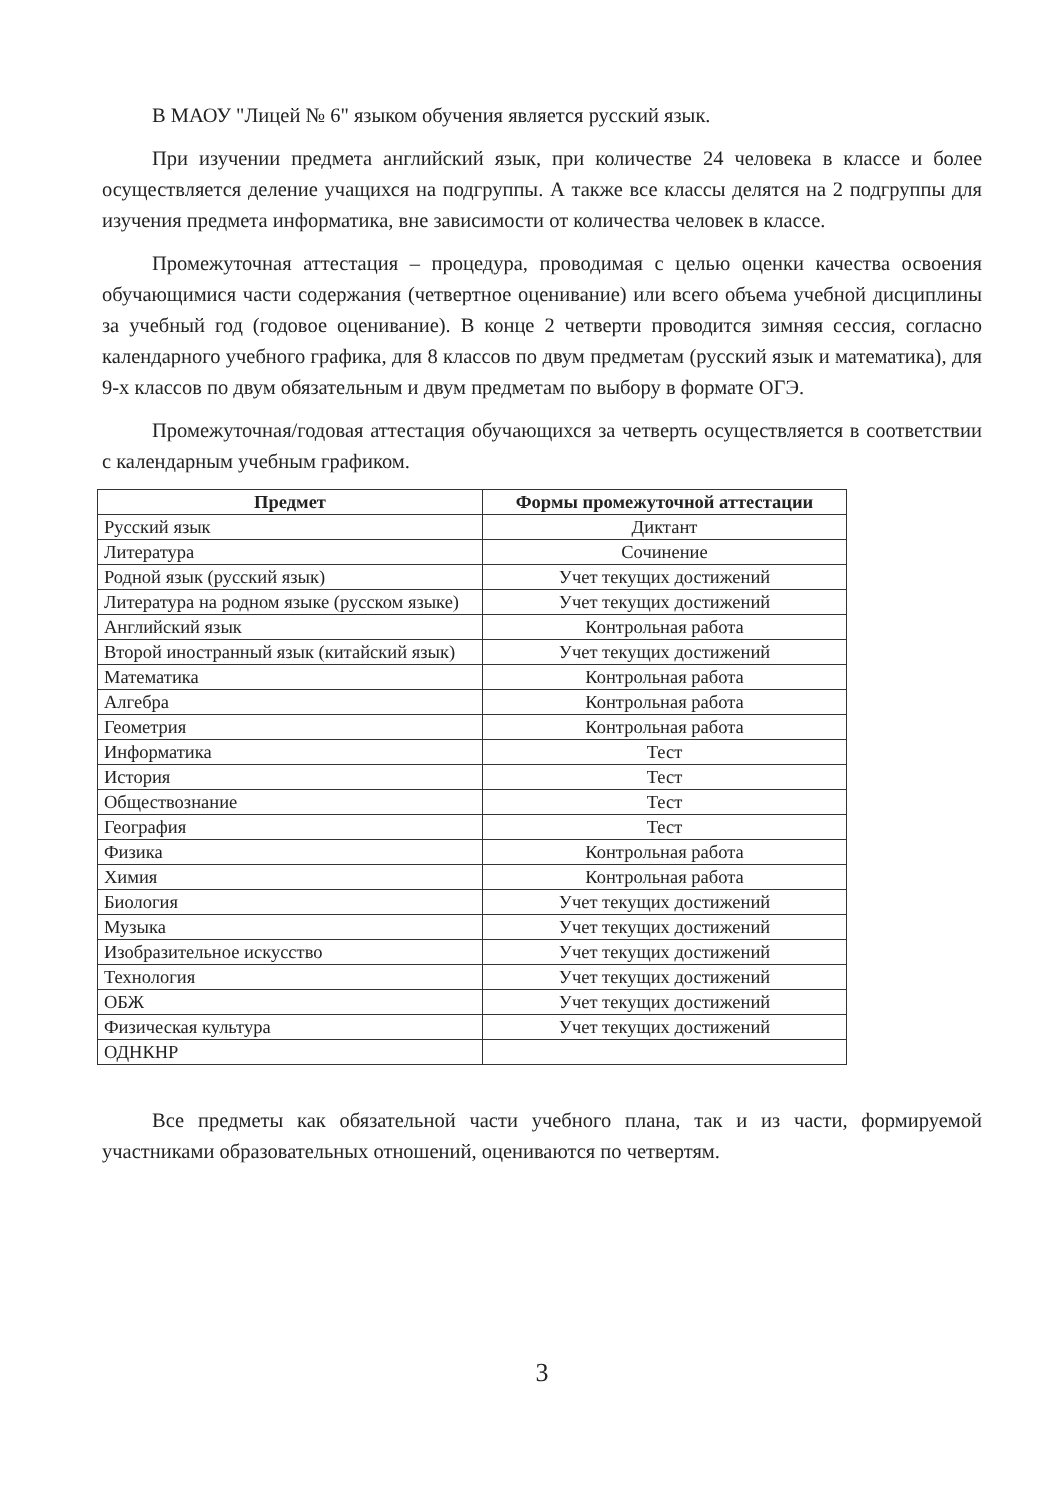В МАОУ "Лицей № 6" языком обучения является русский язык.
При изучении предмета английский язык, при количестве 24 человека в классе и более осуществляется деление учащихся на подгруппы. А также все классы делятся на 2 подгруппы для изучения предмета информатика, вне зависимости от количества человек в классе.
Промежуточная аттестация – процедура, проводимая с целью оценки качества освоения обучающимися части содержания (четвертное оценивание) или всего объема учебной дисциплины за учебный год (годовое оценивание). В конце 2 четверти проводится зимняя сессия, согласно календарного учебного графика, для 8 классов по двум предметам (русский язык и математика), для 9-х классов по двум обязательным и двум предметам по выбору в формате ОГЭ.
Промежуточная/годовая аттестация обучающихся за четверть осуществляется в соответствии с календарным учебным графиком.
| Предмет | Формы промежуточной аттестации |
| --- | --- |
| Русский язык | Диктант |
| Литература | Сочинение |
| Родной язык (русский язык) | Учет текущих достижений |
| Литература на родном языке (русском языке) | Учет текущих достижений |
| Английский язык | Контрольная работа |
| Второй иностранный язык (китайский язык) | Учет текущих достижений |
| Математика | Контрольная работа |
| Алгебра | Контрольная работа |
| Геометрия | Контрольная работа |
| Информатика | Тест |
| История | Тест |
| Обществознание | Тест |
| География | Тест |
| Физика | Контрольная работа |
| Химия | Контрольная работа |
| Биология | Учет текущих достижений |
| Музыка | Учет текущих достижений |
| Изобразительное искусство | Учет текущих достижений |
| Технология | Учет текущих достижений |
| ОБЖ | Учет текущих достижений |
| Физическая культура | Учет текущих достижений |
| ОДНКНР | |
Все предметы как обязательной части учебного плана, так и из части, формируемой участниками образовательных отношений, оцениваются по четвертям.
3